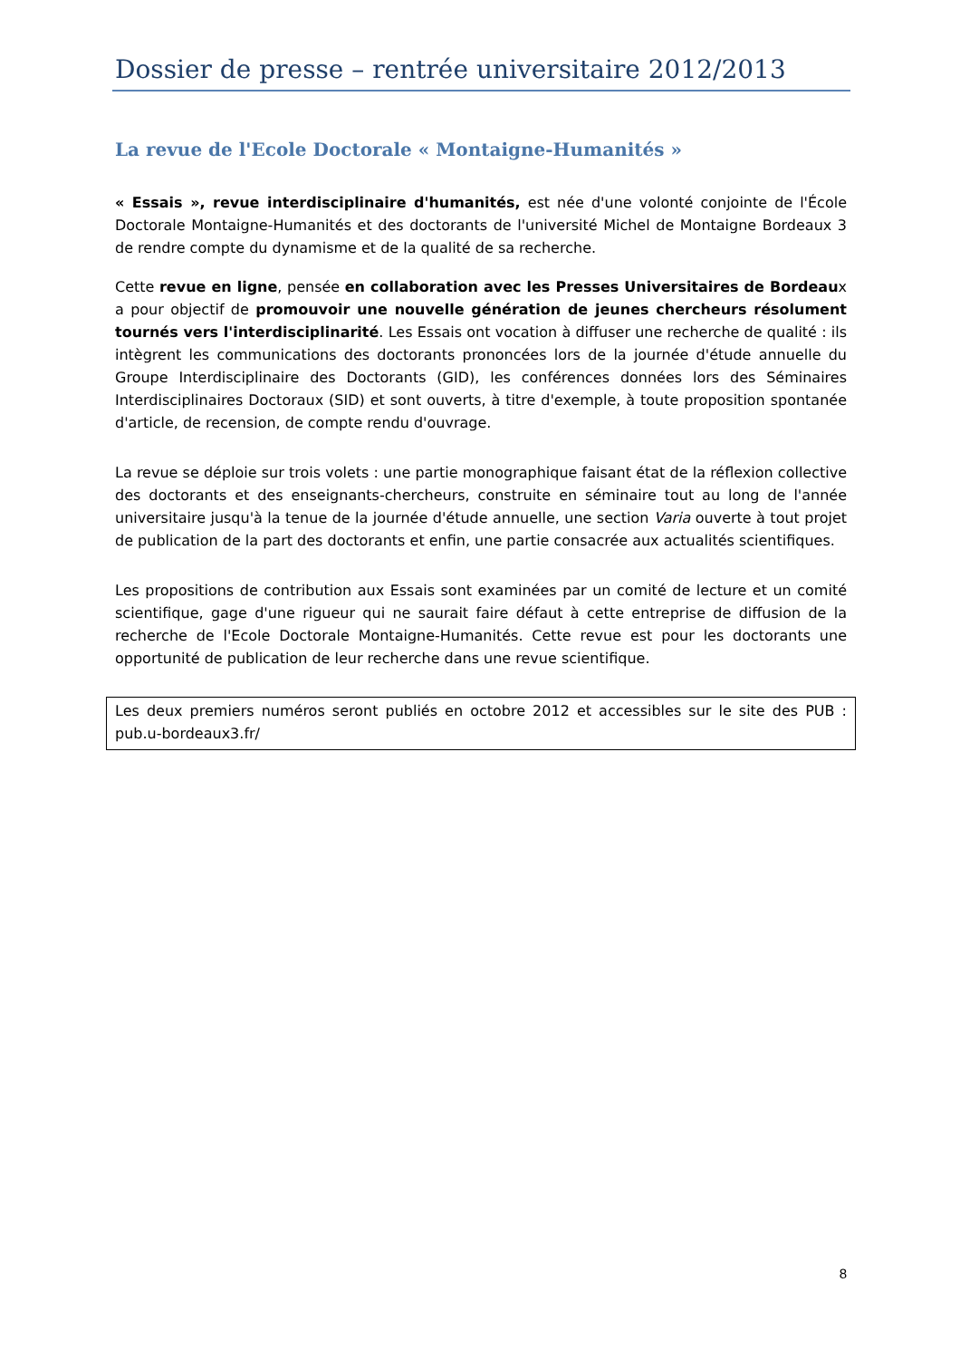Dossier de presse – rentrée universitaire 2012/2013
La revue de l'Ecole Doctorale « Montaigne-Humanités »
« Essais », revue interdisciplinaire d'humanités, est née d'une volonté conjointe de l'École Doctorale Montaigne-Humanités et des doctorants de l'université Michel de Montaigne Bordeaux 3 de rendre compte du dynamisme et de la qualité de sa recherche.
Cette revue en ligne, pensée en collaboration avec les Presses Universitaires de Bordeaux a pour objectif de promouvoir une nouvelle génération de jeunes chercheurs résolument tournés vers l'interdisciplinarité. Les Essais ont vocation à diffuser une recherche de qualité : ils intègrent les communications des doctorants prononcées lors de la journée d'étude annuelle du Groupe Interdisciplinaire des Doctorants (GID), les conférences données lors des Séminaires Interdisciplinaires Doctoraux (SID) et sont ouverts, à titre d'exemple, à toute proposition spontanée d'article, de recension, de compte rendu d'ouvrage.
La revue se déploie sur trois volets : une partie monographique faisant état de la réflexion collective des doctorants et des enseignants-chercheurs, construite en séminaire tout au long de l'année universitaire jusqu'à la tenue de la journée d'étude annuelle, une section Varia ouverte à tout projet de publication de la part des doctorants et enfin, une partie consacrée aux actualités scientifiques.
Les propositions de contribution aux Essais sont examinées par un comité de lecture et un comité scientifique, gage d'une rigueur qui ne saurait faire défaut à cette entreprise de diffusion de la recherche de l'Ecole Doctorale Montaigne-Humanités. Cette revue est pour les doctorants une opportunité de publication de leur recherche dans une revue scientifique.
Les deux premiers numéros seront publiés en octobre 2012 et accessibles sur le site des PUB : pub.u-bordeaux3.fr/
8